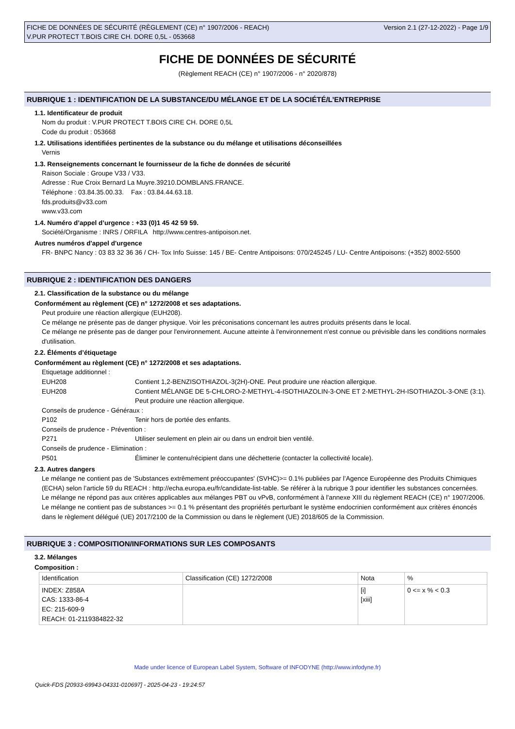FICHE DE DONNÉES DE SÉCURITÉ (RÈGLEMENT (CE) n° 1907/2006 - REACH)
V.PUR PROTECT T.BOIS CIRE CH. DORE 0,5L - 053668
Version 2.1 (27-12-2022) - Page 1/9
FICHE DE DONNÉES DE SÉCURITÉ
(Règlement REACH (CE) n° 1907/2006 - n° 2020/878)
RUBRIQUE 1 : IDENTIFICATION DE LA SUBSTANCE/DU MÉLANGE ET DE LA SOCIÉTÉ/L’ENTREPRISE
1.1. Identificateur de produit
Nom du produit : V.PUR PROTECT T.BOIS CIRE CH. DORE 0,5L
Code du produit : 053668
1.2. Utilisations identifiées pertinentes de la substance ou du mélange et utilisations déconseillées
Vernis
1.3. Renseignements concernant le fournisseur de la fiche de données de sécurité
Raison Sociale : Groupe V33 / V33.
Adresse : Rue Croix Bernard La Muyre.39210.DOMBLANS.FRANCE.
Téléphone : 03.84.35.00.33. Fax : 03.84.44.63.18.
fds.produits@v33.com
www.v33.com
1.4. Numéro d’appel d’urgence : +33 (0)1 45 42 59 59.
Société/Organisme : INRS / ORFILA http://www.centres-antipoison.net.
Autres numéros d'appel d'urgence
FR- BNPC Nancy : 03 83 32 36 36 / CH- Tox Info Suisse: 145 / BE- Centre Antipoisons: 070/245245 / LU- Centre Antipoisons: (+352) 8002-5500
RUBRIQUE 2 : IDENTIFICATION DES DANGERS
2.1. Classification de la substance ou du mélange
Conformément au règlement (CE) n° 1272/2008 et ses adaptations.
Peut produire une réaction allergique (EUH208).
Ce mélange ne présente pas de danger physique. Voir les préconisations concernant les autres produits présents dans le local.
Ce mélange ne présente pas de danger pour l'environnement. Aucune atteinte à l'environnement n'est connue ou prévisible dans les conditions normales d'utilisation.
2.2. Éléments d’étiquetage
Conformément au règlement (CE) n° 1272/2008 et ses adaptations.
Etiquetage additionnel :
EUH208 Contient 1,2-BENZISOTHIAZOL-3(2H)-ONE. Peut produire une réaction allergique.
EUH208 Contient MÉLANGE DE 5-CHLORO-2-METHYL-4-ISOTHIAZOLIN-3-ONE ET 2-METHYL-2H-ISOTHIAZOL-3-ONE (3:1). Peut produire une réaction allergique.
Conseils de prudence - Généraux :
P102 Tenir hors de portée des enfants.
Conseils de prudence - Prévention :
P271 Utiliser seulement en plein air ou dans un endroit bien ventilé.
Conseils de prudence - Elimination :
P501 Éliminer le contenu/récipient dans une déchetterie (contacter la collectivité locale).
2.3. Autres dangers
Le mélange ne contient pas de 'Substances extrêmement préoccupantes' (SVHC)>= 0.1% publiées par l’Agence Européenne des Produits Chimiques (ECHA) selon l’article 59 du REACH : http://echa.europa.eu/fr/candidate-list-table. Se référer à la rubrique 3 pour identifier les substances concernées.
Le mélange ne répond pas aux critères applicables aux mélanges PBT ou vPvB, conformément à l'annexe XIII du règlement REACH (CE) n° 1907/2006.
Le mélange ne contient pas de substances >= 0.1 % présentant des propriétés perturbant le système endocrinien conformément aux critères énoncés dans le règlement délégué (UE) 2017/2100 de la Commission ou dans le règlement (UE) 2018/605 de la Commission.
RUBRIQUE 3 : COMPOSITION/INFORMATIONS SUR LES COMPOSANTS
3.2. Mélanges
Composition :
| Identification | Classification (CE) 1272/2008 | Nota | % |
| INDEX: Z858A CAS: 1333-86-4 EC: 215-609-9 REACH: 01-2119384822-32 | | [i] [xiii] | 0 <= x % < 0.3 |
Made under licence of European Label System, Software of INFODYNE (http://www.infodyne.fr)
Quick-FDS [20933-69943-04331-010697] - 2025-04-23 - 19:24:57